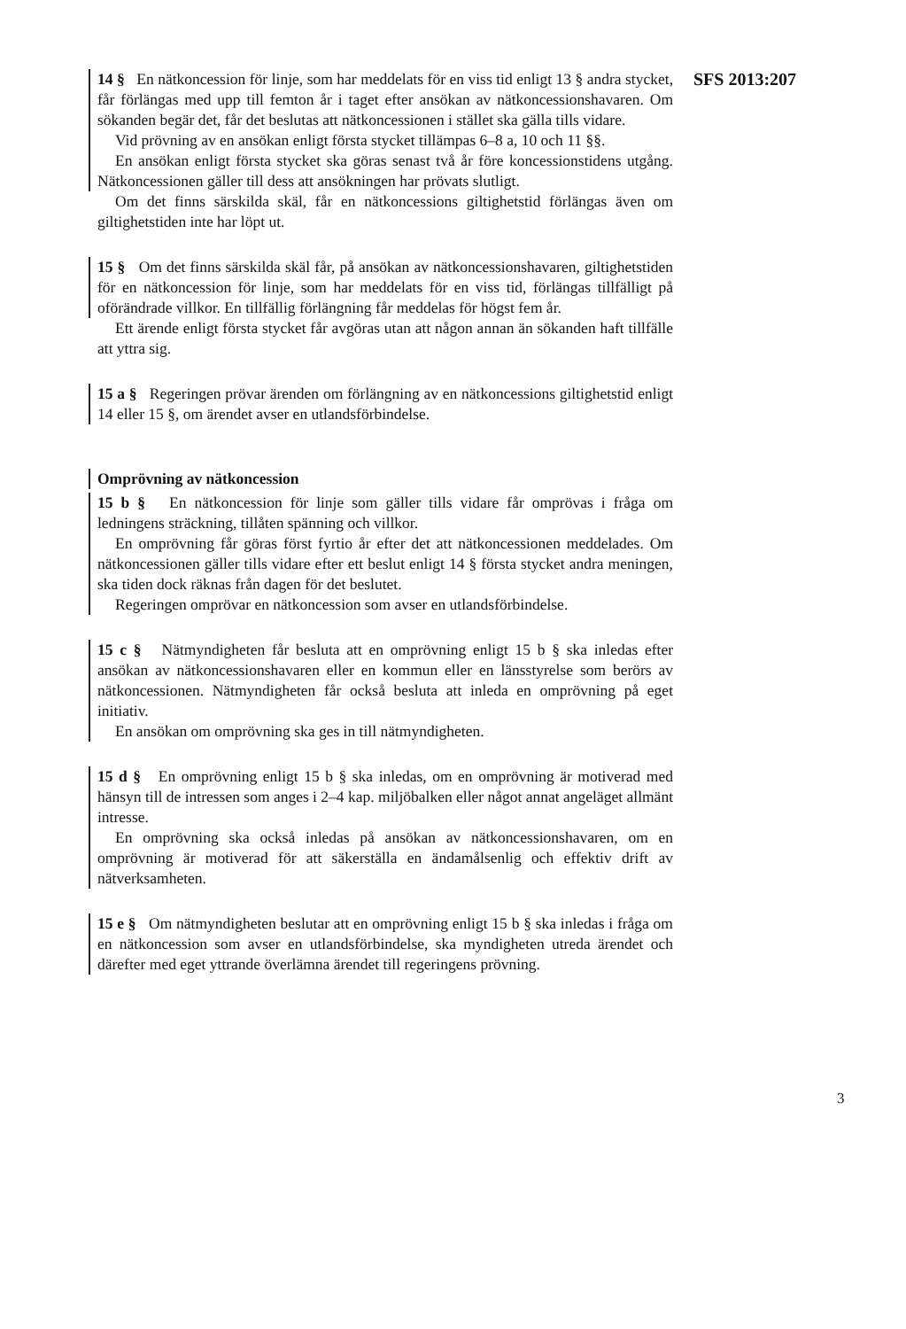SFS 2013:207
14 § En nätkoncession för linje, som har meddelats för en viss tid enligt 13 § andra stycket, får förlängas med upp till femton år i taget efter ansökan av nätkoncessionshavaren. Om sökanden begär det, får det beslutas att nätkoncessionen i stället ska gälla tills vidare.
Vid prövning av en ansökan enligt första stycket tillämpas 6–8 a, 10 och 11 §§.
En ansökan enligt första stycket ska göras senast två år före koncessionstidens utgång. Nätkoncessionen gäller till dess att ansökningen har prövats slutligt.
Om det finns särskilda skäl, får en nätkoncessions giltighetstid förlängas även om giltighetstiden inte har löpt ut.
15 § Om det finns särskilda skäl får, på ansökan av nätkoncessionshavaren, giltighetstiden för en nätkoncession för linje, som har meddelats för en viss tid, förlängas tillfälligt på oförändrade villkor. En tillfällig förlängning får meddelas för högst fem år.
Ett ärende enligt första stycket får avgöras utan att någon annan än sökanden haft tillfälle att yttra sig.
15 a § Regeringen prövar ärenden om förlängning av en nätkoncessions giltighetstid enligt 14 eller 15 §, om ärendet avser en utlandsförbindelse.
Omprövning av nätkoncession
15 b § En nätkoncession för linje som gäller tills vidare får omprövas i fråga om ledningens sträckning, tillåten spänning och villkor.
En omprövning får göras först fyrtio år efter det att nätkoncessionen meddelades. Om nätkoncessionen gäller tills vidare efter ett beslut enligt 14 § första stycket andra meningen, ska tiden dock räknas från dagen för det beslutet.
Regeringen omprövar en nätkoncession som avser en utlandsförbindelse.
15 c § Nätmyndigheten får besluta att en omprövning enligt 15 b § ska inledas efter ansökan av nätkoncessionshavaren eller en kommun eller en länsstyrelse som berörs av nätkoncessionen. Nätmyndigheten får också besluta att inleda en omprövning på eget initiativ.
En ansökan om omprövning ska ges in till nätmyndigheten.
15 d § En omprövning enligt 15 b § ska inledas, om en omprövning är motiverad med hänsyn till de intressen som anges i 2–4 kap. miljöbalken eller något annat angeläget allmänt intresse.
En omprövning ska också inledas på ansökan av nätkoncessionshavaren, om en omprövning är motiverad för att säkerställa en ändamålsenlig och effektiv drift av nätverksamheten.
15 e § Om nätmyndigheten beslutar att en omprövning enligt 15 b § ska inledas i fråga om en nätkoncession som avser en utlandsförbindelse, ska myndigheten utreda ärendet och därefter med eget yttrande överlämna ärendet till regeringens prövning.
3